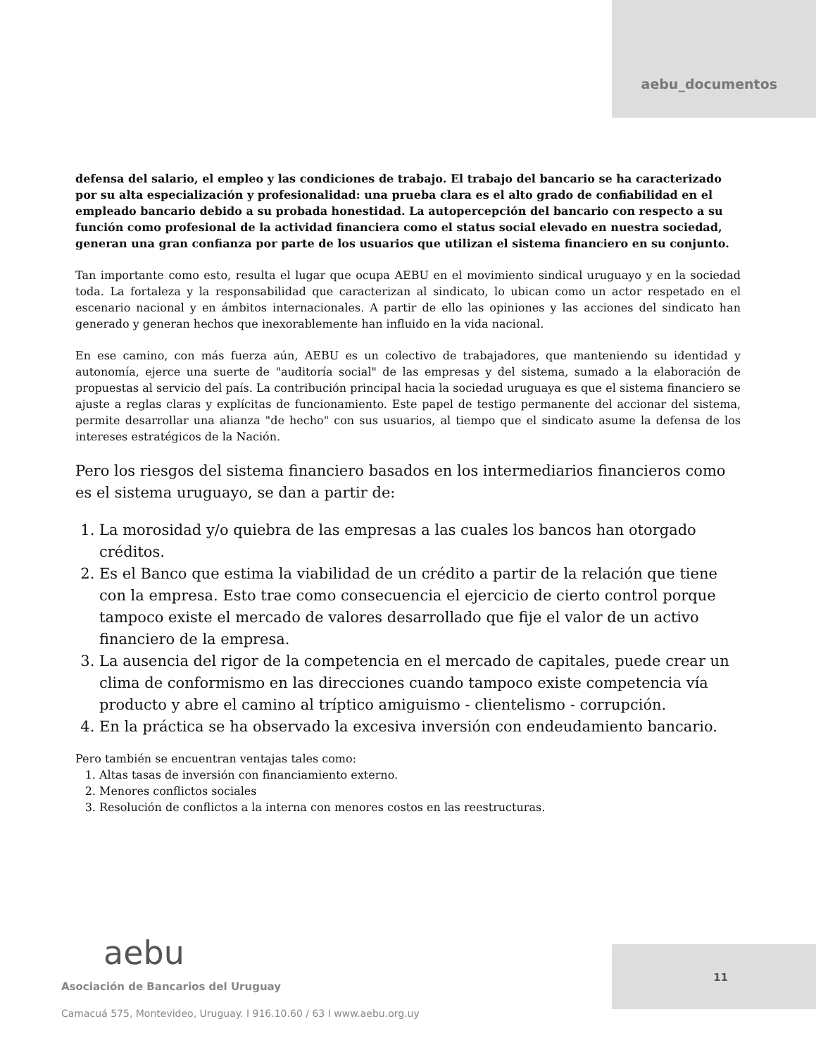aebu_documentos
defensa del salario, el empleo y las condiciones de trabajo. El trabajo del bancario se ha caracterizado por su alta especialización y profesionalidad: una prueba clara es el alto grado de confiabilidad en el empleado bancario debido a su probada honestidad. La autopercepción del bancario con respecto a su función como profesional de la actividad financiera como el status social elevado en nuestra sociedad, generan una gran confianza por parte de los usuarios que utilizan el sistema financiero en su conjunto.
Tan importante como esto, resulta el lugar que ocupa AEBU en el movimiento sindical uruguayo y en la sociedad toda. La fortaleza y la responsabilidad que caracterizan al sindicato, lo ubican como un actor respetado en el escenario nacional y en ámbitos internacionales. A partir de ello las opiniones y las acciones del sindicato han generado y generan hechos que inexorablemente han influido en la vida nacional.
En ese camino, con más fuerza aún, AEBU es un colectivo de trabajadores, que manteniendo su identidad y autonomía, ejerce una suerte de "auditoría social" de las empresas y del sistema, sumado a la elaboración de propuestas al servicio del país. La contribución principal hacia la sociedad uruguaya es que el sistema financiero se ajuste a reglas claras y explícitas de funcionamiento. Este papel de testigo permanente del accionar del sistema, permite desarrollar una alianza "de hecho" con sus usuarios, al tiempo que el sindicato asume la defensa de los intereses estratégicos de la Nación.
Pero los riesgos del sistema financiero basados en los intermediarios financieros como es el sistema uruguayo, se dan a partir de:
1. La morosidad y/o quiebra de las empresas a las cuales los bancos han otorgado créditos.
2. Es el Banco que estima la viabilidad de un crédito a partir de la relación que tiene con la empresa. Esto trae como consecuencia el ejercicio de cierto control porque tampoco existe el mercado de valores desarrollado que fije el valor de un activo financiero de la empresa.
3. La ausencia del rigor de la competencia en el mercado de capitales, puede crear un clima de conformismo en las direcciones cuando tampoco existe competencia vía producto y abre el camino al tríptico amiguismo - clientelismo - corrupción.
4. En la práctica se ha observado la excesiva inversión con endeudamiento bancario.
Pero también se encuentran ventajas tales como:
1. Altas tasas de inversión con financiamiento externo.
2. Menores conflictos sociales
3. Resolución de conflictos a la interna con menores costos en las reestructuras.
aebu
Asociación de Bancarios del Uruguay
Camacuá 575, Montevideo, Uruguay. I 916.10.60 / 63 I www.aebu.org.uy
11